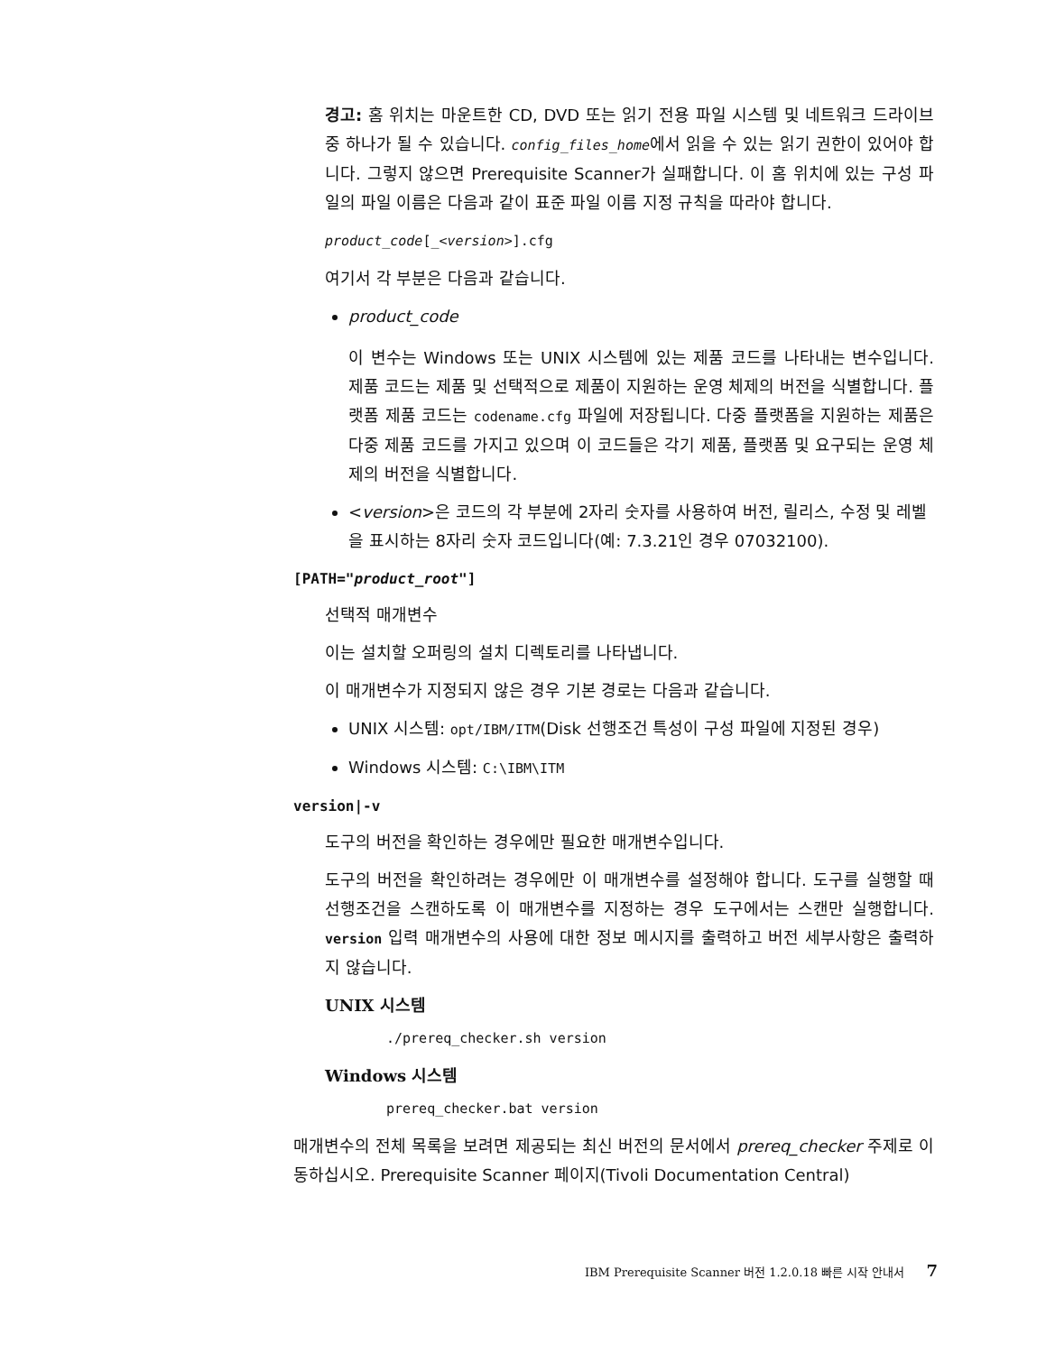경고: 홈 위치는 마운트한 CD, DVD 또는 읽기 전용 파일 시스템 및 네트워크 드라이브 중 하나가 될 수 있습니다. config_files_home에서 읽을 수 있는 읽기 권한이 있어야 합니다. 그렇지 않으면 Prerequisite Scanner가 실패합니다. 이 홈 위치에 있는 구성 파일의 파일 이름은 다음과 같이 표준 파일 이름 지정 규칙을 따라야 합니다.
product_code[_<version>].cfg
여기서 각 부분은 다음과 같습니다.
product_code
이 변수는 Windows 또는 UNIX 시스템에 있는 제품 코드를 나타내는 변수입니다. 제품 코드는 제품 및 선택적으로 제품이 지원하는 운영 체제의 버전을 식별합니다. 플랫폼 제품 코드는 codename.cfg 파일에 저장됩니다. 다중 플랫폼을 지원하는 제품은 다중 제품 코드를 가지고 있으며 이 코드들은 각기 제품, 플랫폼 및 요구되는 운영 체제의 버전을 식별합니다.
<version>은 코드의 각 부분에 2자리 숫자를 사용하여 버전, 릴리스, 수정 및 레벨을 표시하는 8자리 숫자 코드입니다(예: 7.3.21인 경우 07032100).
[PATH="product_root"]
선택적 매개변수
이는 설치할 오퍼링의 설치 디렉토리를 나타냅니다.
이 매개변수가 지정되지 않은 경우 기본 경로는 다음과 같습니다.
UNIX 시스템: opt/IBM/ITM(Disk 선행조건 특성이 구성 파일에 지정된 경우)
Windows 시스템: C:\IBM\ITM
version|-v
도구의 버전을 확인하는 경우에만 필요한 매개변수입니다.
도구의 버전을 확인하려는 경우에만 이 매개변수를 설정해야 합니다. 도구를 실행할 때 선행조건을 스캔하도록 이 매개변수를 지정하는 경우 도구에서는 스캔만 실행합니다. version 입력 매개변수의 사용에 대한 정보 메시지를 출력하고 버전 세부사항은 출력하지 않습니다.
UNIX 시스템
./prereq_checker.sh version
Windows 시스템
prereq_checker.bat version
매개변수의 전체 목록을 보려면 제공되는 최신 버전의 문서에서 prereq_checker 주제로 이동하십시오. Prerequisite Scanner 페이지(Tivoli Documentation Central)
IBM Prerequisite Scanner 버전 1.2.0.18 빠른 시작 안내서 7